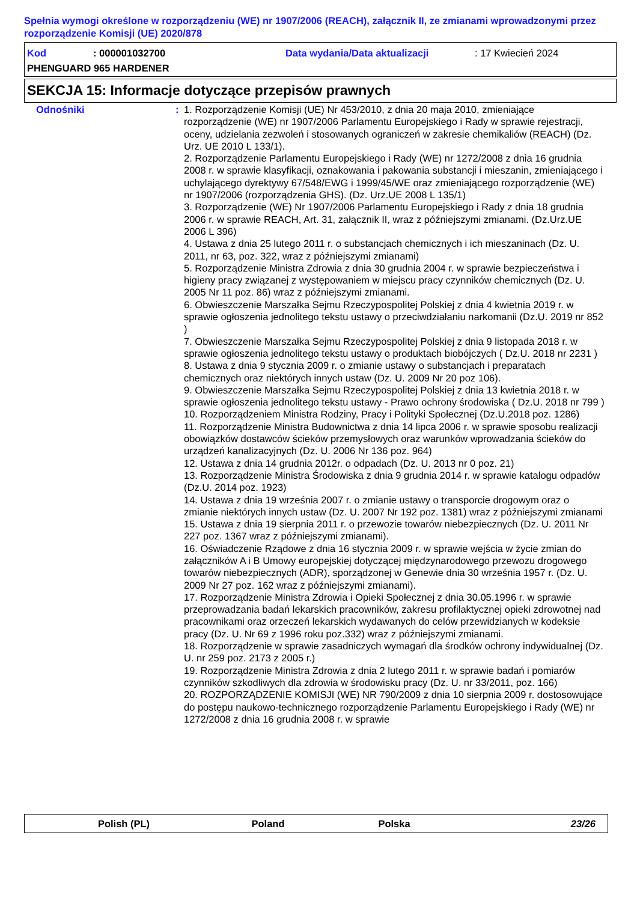Spełnia wymogi określone w rozporządzeniu (WE) nr 1907/2006 (REACH), załącznik II, ze zmianami wprowadzonymi przez rozporządzenie Komisji (UE) 2020/878
Kod: 000001032700 Data wydania/Data aktualizacji: 17 Kwiecień 2024
PHENGUARD 965 HARDENER
SEKCJA 15: Informacje dotyczące przepisów prawnych
Odnośniki : 1. Rozporządzenie Komisji (UE) Nr 453/2010, z dnia 20 maja 2010, zmieniające rozporządzenie (WE) nr 1907/2006 Parlamentu Europejskiego i Rady w sprawie rejestracji, oceny, udzielania zezwoleń i stosowanych ograniczeń w zakresie chemikaliów (REACH) (Dz. Urz. UE 2010 L 133/1).
2. Rozporządzenie Parlamentu Europejskiego i Rady (WE) nr 1272/2008 z dnia 16 grudnia 2008 r. w sprawie klasyfikacji, oznakowania i pakowania substancji i mieszanin, zmieniającego i uchylającego dyrektywy 67/548/EWG i 1999/45/WE oraz zmieniającego rozporządzenie (WE) nr 1907/2006 (rozporządzenia GHS). (Dz. Urz.UE 2008 L 135/1)
3. Rozporządzenie (WE) Nr 1907/2006 Parlamentu Europejskiego i Rady z dnia 18 grudnia 2006 r. w sprawie REACH, Art. 31, załącznik II, wraz z późniejszymi zmianami. (Dz.Urz.UE 2006 L 396)
4. Ustawa z dnia 25 lutego 2011 r. o substancjach chemicznych i ich mieszaninach (Dz. U. 2011, nr 63, poz. 322, wraz z późniejszymi zmianami)
5. Rozporządzenie Ministra Zdrowia z dnia 30 grudnia 2004 r. w sprawie bezpieczeństwa i higieny pracy związanej z występowaniem w miejscu pracy czynników chemicznych (Dz. U. 2005 Nr 11 poz. 86) wraz z późniejszymi zmianami.
6. Obwieszczenie Marszałka Sejmu Rzeczypospolitej Polskiej z dnia 4 kwietnia 2019 r. w sprawie ogłoszenia jednolitego tekstu ustawy o przeciwdziałaniu narkomanii (Dz.U. 2019 nr 852 )
7. Obwieszczenie Marszałka Sejmu Rzeczypospolitej Polskiej z dnia 9 listopada 2018 r. w sprawie ogłoszenia jednolitego tekstu ustawy o produktach biobójczych ( Dz.U. 2018 nr 2231 )
8. Ustawa z dnia 9 stycznia 2009 r. o zmianie ustawy o substancjach i preparatach chemicznych oraz niektórych innych ustaw (Dz. U. 2009 Nr 20 poz 106).
9. Obwieszczenie Marszałka Sejmu Rzeczypospolitej Polskiej z dnia 13 kwietnia 2018 r. w sprawie ogłoszenia jednolitego tekstu ustawy - Prawo ochrony środowiska ( Dz.U. 2018 nr 799 )
10. Rozporządzeniem Ministra Rodziny, Pracy i Polityki Społecznej (Dz.U.2018 poz. 1286)
11. Rozporządzenie Ministra Budownictwa z dnia 14 lipca 2006 r. w sprawie sposobu realizacji obowiązków dostawców ścieków przemysłowych oraz warunków wprowadzania ścieków do urządzeń kanalizacyjnych (Dz. U. 2006 Nr 136 poz. 964)
12. Ustawa z dnia 14 grudnia 2012r. o odpadach (Dz. U. 2013 nr 0 poz. 21)
13. Rozporządzenie Ministra Środowiska z dnia 9 grudnia 2014 r. w sprawie katalogu odpadów (Dz.U. 2014 poz. 1923)
14. Ustawa z dnia 19 września 2007 r. o zmianie ustawy o transporcie drogowym oraz o zmianie niektórych innych ustaw (Dz. U. 2007 Nr 192 poz. 1381) wraz z późniejszymi zmianami
15. Ustawa z dnia 19 sierpnia 2011 r. o przewozie towarów niebezpiecznych (Dz. U. 2011 Nr 227 poz. 1367 wraz z późniejszymi zmianami).
16. Oświadczenie Rządowe z dnia 16 stycznia 2009 r. w sprawie wejścia w życie zmian do załączników A i B Umowy europejskiej dotyczącej międzynarodowego przewozu drogowego towarów niebezpiecznych (ADR), sporządzonej w Genewie dnia 30 września 1957 r. (Dz. U. 2009 Nr 27 poz. 162 wraz z późniejszymi zmianami).
17. Rozporządzenie Ministra Zdrowia i Opieki Społecznej z dnia 30.05.1996 r. w sprawie przeprowadzania badań lekarskich pracowników, zakresu profilaktycznej opieki zdrowotnej nad pracownikami oraz orzeczeń lekarskich wydawanych do celów przewidzianych w kodeksie pracy (Dz. U. Nr 69 z 1996 roku poz.332) wraz z późniejszymi zmianami.
18. Rozporządzenie w sprawie zasadniczych wymagań dla środków ochrony indywidualnej (Dz. U. nr 259 poz. 2173 z 2005 r.)
19. Rozporządzenie Ministra Zdrowia z dnia 2 lutego 2011 r. w sprawie badań i pomiarów czynników szkodliwych dla zdrowia w środowisku pracy (Dz. U. nr 33/2011, poz. 166)
20. ROZPORZĄDZENIE KOMISJI (WE) NR 790/2009 z dnia 10 sierpnia 2009 r. dostosowujące do postępu naukowo-technicznego rozporządzenie Parlamentu Europejskiego i Rady (WE) nr 1272/2008 z dnia 16 grudnia 2008 r. w sprawie
Polish (PL) Poland Polska 23/26